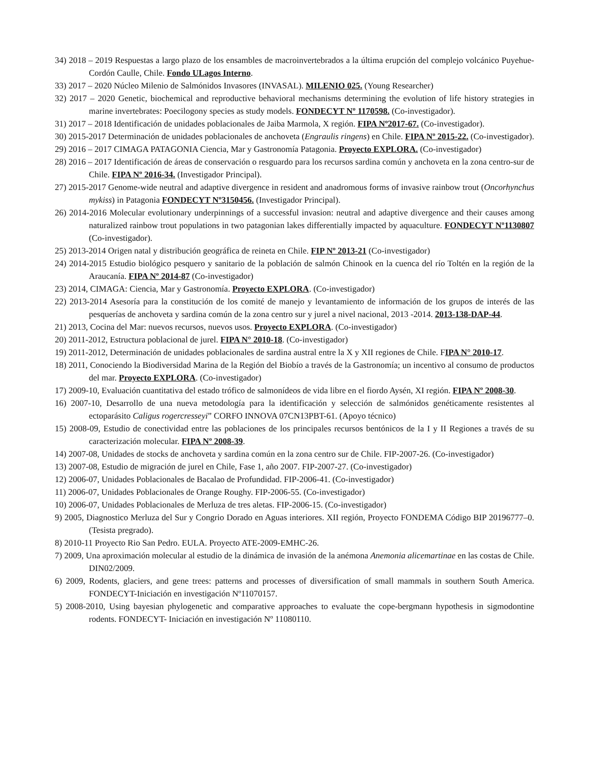34) 2018 – 2019 Respuestas a largo plazo de los ensambles de macroinvertebrados a la última erupción del complejo volcánico Puyehue-Cordón Caulle, Chile. Fondo ULagos Interno.
33) 2017 – 2020 Núcleo Milenio de Salmónidos Invasores (INVASAL). MILENIO 025. (Young Researcher)
32) 2017 – 2020 Genetic, biochemical and reproductive behavioral mechanisms determining the evolution of life history strategies in marine invertebrates: Poecilogony species as study models. FONDECYT Nº 1170598. (Co-investigador).
31) 2017 – 2018 Identificación de unidades poblacionales de Jaiba Marmola, X región. FIPA Nº2017-67. (Co-investigador).
30) 2015-2017 Determinación de unidades poblacionales de anchoveta (Engraulis ringens) en Chile. FIPA Nº 2015-22. (Co-investigador).
29) 2016 – 2017 CIMAGA PATAGONIA Ciencia, Mar y Gastronomía Patagonia. Proyecto EXPLORA. (Co-investigador)
28) 2016 – 2017 Identificación de áreas de conservación o resguardo para los recursos sardina común y anchoveta en la zona centro-sur de Chile. FIPA Nº 2016-34. (Investigador Principal).
27) 2015-2017 Genome-wide neutral and adaptive divergence in resident and anadromous forms of invasive rainbow trout (Oncorhynchus mykiss) in Patagonia FONDECYT Nº3150456. (Investigador Principal).
26) 2014-2016 Molecular evolutionary underpinnings of a successful invasion: neutral and adaptive divergence and their causes among naturalized rainbow trout populations in two patagonian lakes differentially impacted by aquaculture. FONDECYT Nº1130807 (Co-investigador).
25) 2013-2014 Origen natal y distribución geográfica de reineta en Chile. FIP Nº 2013-21 (Co-investigador)
24) 2014-2015 Estudio biológico pesquero y sanitario de la población de salmón Chinook en la cuenca del río Toltén en la región de la Araucanía. FIPA Nº 2014-87 (Co-investigador)
23) 2014, CIMAGA: Ciencia, Mar y Gastronomía. Proyecto EXPLORA. (Co-investigador)
22) 2013-2014 Asesoría para la constitución de los comité de manejo y levantamiento de información de los grupos de interés de las pesquerías de anchoveta y sardina común de la zona centro sur y jurel a nivel nacional, 2013 -2014. 2013-138-DAP-44.
21) 2013, Cocina del Mar: nuevos recursos, nuevos usos. Proyecto EXPLORA. (Co-investigador)
20) 2011-2012, Estructura poblacional de jurel. FIPA N° 2010-18. (Co-investigador)
19) 2011-2012, Determinación de unidades poblacionales de sardina austral entre la X y XII regiones de Chile. FIPA N° 2010-17.
18) 2011, Conociendo la Biodiversidad Marina de la Región del Biobío a través de la Gastronomía; un incentivo al consumo de productos del mar. Proyecto EXPLORA. (Co-investigador)
17) 2009-10, Evaluación cuantitativa del estado trófico de salmonídeos de vida libre en el fiordo Aysén, XI región. FIPA Nº 2008-30.
16) 2007-10, Desarrollo de una nueva metodología para la identificación y selección de salmónidos genéticamente resistentes al ectoparásito Caligus rogercresseyi” CORFO INNOVA 07CN13PBT-61. (Apoyo técnico)
15) 2008-09, Estudio de conectividad entre las poblaciones de los principales recursos bentónicos de la I y II Regiones a través de su caracterización molecular. FIPA Nº 2008-39.
14) 2007-08, Unidades de stocks de anchoveta y sardina común en la zona centro sur de Chile. FIP-2007-26. (Co-investigador)
13) 2007-08, Estudio de migración de jurel en Chile, Fase 1, año 2007. FIP-2007-27. (Co-investigador)
12) 2006-07, Unidades Poblacionales de Bacalao de Profundidad. FIP-2006-41. (Co-investigador)
11) 2006-07, Unidades Poblacionales de Orange Roughy. FIP-2006-55. (Co-investigador)
10) 2006-07, Unidades Poblacionales de Merluza de tres aletas. FIP-2006-15. (Co-investigador)
9) 2005, Diagnostico Merluza del Sur y Congrio Dorado en Aguas interiores. XII región, Proyecto FONDEMA Código BIP 20196777–0. (Tesista pregrado).
8) 2010-11 Proyecto Rio San Pedro. EULA. Proyecto ATE-2009-EMHC-26.
7) 2009, Una aproximación molecular al estudio de la dinámica de invasión de la anémona Anemonia alicemartinae en las costas de Chile. DIN02/2009.
6) 2009, Rodents, glaciers, and gene trees: patterns and processes of diversification of small mammals in southern South America. FONDECYT-Iniciación en investigación Nº11070157.
5) 2008-2010, Using bayesian phylogenetic and comparative approaches to evaluate the cope-bergmann hypothesis in sigmodontine rodents. FONDECYT- Iniciación en investigación Nº 11080110.